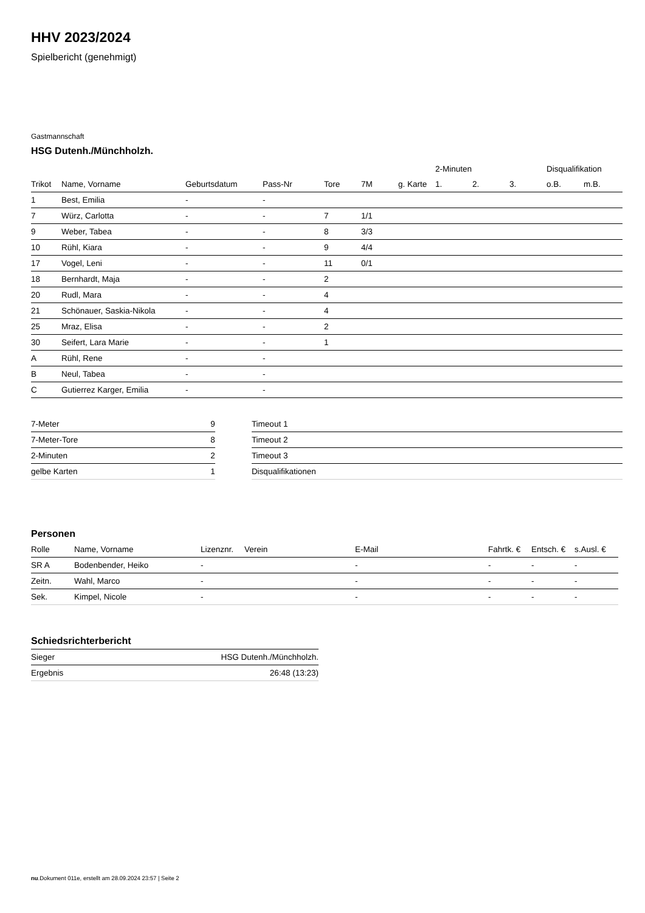HHV 2023/2024
Spielbericht (genehmigt)
Gastmannschaft
HSG Dutenh./Münchholzh.
| | | | | | | | 2-Minuten | | | Disqualifikation | |
| --- | --- | --- | --- | --- | --- | --- | --- | --- | --- | --- | --- |
| Trikot | Name, Vorname | Geburtsdatum | Pass-Nr | Tore | 7M | g. Karte | 1. | 2. | 3. | o.B. | m.B. |
| 1 | Best, Emilia | - | - | | | | | | | | |
| 7 | Würz, Carlotta | - | - | 7 | 1/1 | | | | | | |
| 9 | Weber, Tabea | - | - | 8 | 3/3 | | | | | | |
| 10 | Rühl, Kiara | - | - | 9 | 4/4 | | | | | | |
| 17 | Vogel, Leni | - | - | 11 | 0/1 | | | | | | |
| 18 | Bernhardt, Maja | - | - | 2 | | | | | | | |
| 20 | Rudl, Mara | - | - | 4 | | | | | | | |
| 21 | Schönauer, Saskia-Nikola | - | - | 4 | | | | | | | |
| 25 | Mraz, Elisa | - | - | 2 | | | | | | | |
| 30 | Seifert, Lara Marie | - | - | 1 | | | | | | | |
| A | Rühl, Rene | - | - | | | | | | | | |
| B | Neul, Tabea | - | - | | | | | | | | |
| C | Gutierrez Karger, Emilia | - | - | | | | | | | | |
| 7-Meter | 9 |
| 7-Meter-Tore | 8 |
| 2-Minuten | 2 |
| gelbe Karten | 1 |
| Timeout 1 |
| Timeout 2 |
| Timeout 3 |
| Disqualifikationen |
Personen
| Rolle | Name, Vorname | Lizenznr. | Verein | E-Mail | Fahrtk. € | Entsch. € | s.Ausl. € |
| --- | --- | --- | --- | --- | --- | --- | --- |
| SR A | Bodenbender, Heiko | - | | - | - | - | - |
| Zeitn. | Wahl, Marco | - | | - | - | - | - |
| Sek. | Kimpel, Nicole | - | | - | - | - | - |
Schiedsrichterbericht
| Sieger | HSG Dutenh./Münchholzh. |
| Ergebnis | 26:48 (13:23) |
nu.Dokument 011e, erstellt am 28.09.2024 23:57 | Seite 2